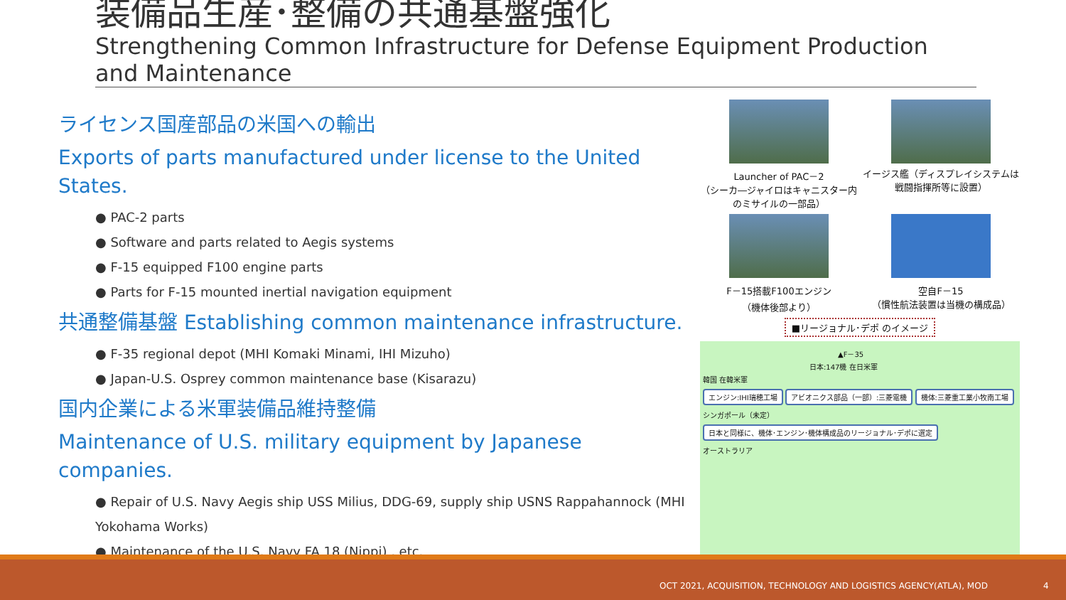装備品生産･整備の共通基盤強化
Strengthening Common Infrastructure for Defense Equipment Production and Maintenance
ライセンス国産部品の米国への輸出
Exports of parts manufactured under license to the United States.
● PAC-2 parts
● Software and parts related to Aegis systems
● F-15 equipped F100 engine parts
● Parts for F-15 mounted inertial navigation equipment
共通整備基盤 Establishing common maintenance infrastructure.
● F-35 regional depot (MHI Komaki Minami, IHI Mizuho)
● Japan-U.S. Osprey common maintenance base (Kisarazu)
国内企業による米軍装備品維持整備
Maintenance of U.S. military equipment by Japanese companies.
● Repair of U.S. Navy Aegis ship USS Milius, DDG-69, supply ship USNS Rappahannock (MHI Yokohama Works)
● Maintenance of the U.S. Navy FA 18 (Nippi) , etc.
Launcher of PAC－2
（シーカ―ジャイロはキャニスター内のミサイルの一部品）
イージス艦（ディスプレイシステムは戦闘指揮所等に設置）
F－15搭載F100エンジン
（機体後部より）
空自F－15
（慣性航法装置は当機の構成品）
■リージョナル･デポ のイメージ
▲F－35
日本:147機 在日米軍
韓国 在韓米軍
エンジン:IHI瑞穂工場 アビオニクス部品（一部）:三菱電機 機体:三菱重工業小牧南工場
シンガポール（未定）
日本と同様に、機体･エンジン･機体構成品のリージョナル･デポに選定
オーストラリア
OCT 2021, ACQUISITION, TECHNOLOGY AND LOGISTICS AGENCY(ATLA), MOD 4